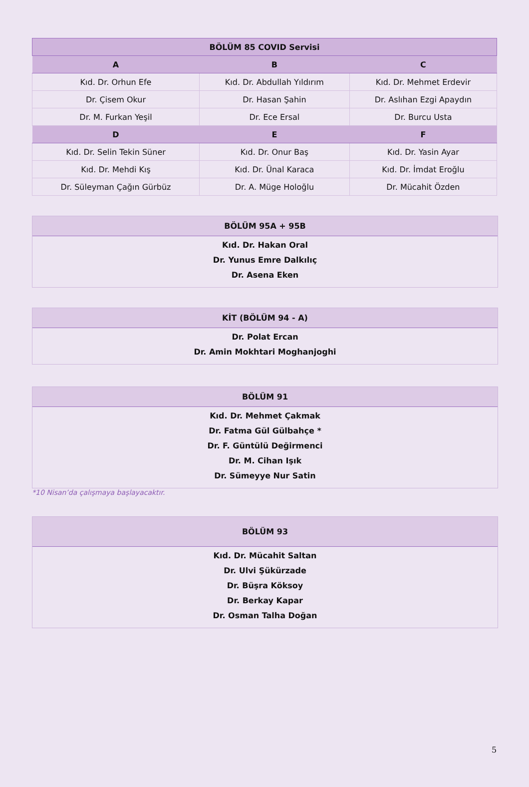| BÖLÜM 85 COVID Servisi | | |
| --- | --- | --- |
| A | B | C |
| Kıd. Dr. Orhun Efe | Kıd. Dr. Abdullah Yıldırım | Kıd. Dr. Mehmet Erdevir |
| Dr. Çisem Okur | Dr. Hasan Şahin | Dr. Aslıhan Ezgi Apaydın |
| Dr. M. Furkan Yeşil | Dr. Ece Ersal | Dr. Burcu Usta |
| D | E | F |
| Kıd. Dr. Selin Tekin Süner | Kıd. Dr. Onur Baş | Kıd. Dr. Yasin Ayar |
| Kıd. Dr. Mehdi Kış | Kıd. Dr. Ünal Karaca | Kıd. Dr. İmdat Eroğlu |
| Dr. Süleyman Çağın Gürbüz | Dr. A. Müge Holoğlu | Dr. Mücahit Özden |
BÖLÜM 95A + 95B
Kıd. Dr. Hakan Oral
Dr. Yunus Emre Dalkılıç
Dr. Asena Eken
KİT (BÖLÜM 94 - A)
Dr. Polat Ercan
Dr. Amin Mokhtari Moghanjoghi
BÖLÜM 91
Kıd. Dr. Mehmet Çakmak
Dr. Fatma Gül Gülbahçe *
Dr. F. Güntülü Değirmenci
Dr. M. Cihan Işık
Dr. Sümeyye Nur Satin
*10 Nisan’da çalışmaya başlayacaktır.
BÖLÜM 93
Kıd. Dr. Mücahit Saltan
Dr. Ulvi Şükürzade
Dr. Büşra Köksoy
Dr. Berkay Kapar
Dr. Osman Talha Doğan
5